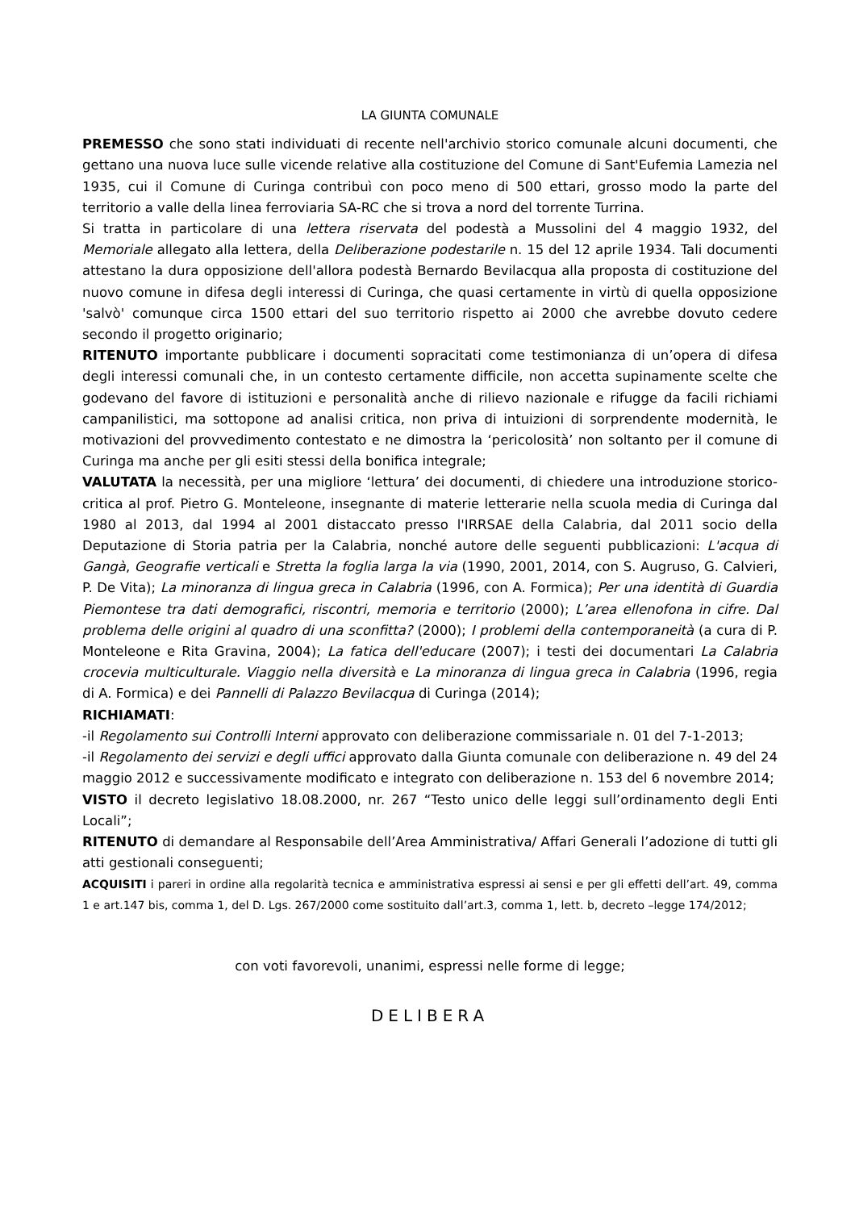LA GIUNTA COMUNALE
PREMESSO che sono stati individuati di recente nell'archivio storico comunale alcuni documenti, che gettano una nuova luce sulle vicende relative alla costituzione del Comune di Sant'Eufemia Lamezia nel 1935, cui il Comune di Curinga contribuì con poco meno di 500 ettari, grosso modo la parte del territorio a valle della linea ferroviaria SA-RC che si trova a nord del torrente Turrina.
Si tratta in particolare di una lettera riservata del podestà a Mussolini del 4 maggio 1932, del Memoriale allegato alla lettera, della Deliberazione podestarile n. 15 del 12 aprile 1934. Tali documenti attestano la dura opposizione dell'allora podestà Bernardo Bevilacqua alla proposta di costituzione del nuovo comune in difesa degli interessi di Curinga, che quasi certamente in virtù di quella opposizione 'salvò' comunque circa 1500 ettari del suo territorio rispetto ai 2000 che avrebbe dovuto cedere secondo il progetto originario;
RITENUTO importante pubblicare i documenti sopracitati come testimonianza di un’opera di difesa degli interessi comunali che, in un contesto certamente difficile, non accetta supinamente scelte che godevano del favore di istituzioni e personalità anche di rilievo nazionale e rifugge da facili richiami campanilistici, ma sottopone ad analisi critica, non priva di intuizioni di sorprendente modernità, le motivazioni del provvedimento contestato e ne dimostra la ‘pericolosità’ non soltanto per il comune di Curinga ma anche per gli esiti stessi della bonifica integrale;
VALUTATA la necessità, per una migliore ‘lettura’ dei documenti, di chiedere una introduzione storico-critica al prof. Pietro G. Monteleone, insegnante di materie letterarie nella scuola media di Curinga dal 1980 al 2013, dal 1994 al 2001 distaccato presso l'IRRSAE della Calabria, dal 2011 socio della Deputazione di Storia patria per la Calabria, nonché autore delle seguenti pubblicazioni: L'acqua di Gangà, Geografie verticali e Stretta la foglia larga la via (1990, 2001, 2014, con S. Augruso, G. Calvieri, P. De Vita); La minoranza di lingua greca in Calabria (1996, con A. Formica); Per una identità di Guardia Piemontese tra dati demografici, riscontri, memoria e territorio (2000); L’area ellenofona in cifre. Dal problema delle origini al quadro di una sconfitta? (2000); I problemi della contemporaneità (a cura di P. Monteleone e Rita Gravina, 2004); La fatica dell'educare (2007); i testi dei documentari La Calabria crocevia multiculturale. Viaggio nella diversità e La minoranza di lingua greca in Calabria (1996, regia di A. Formica) e dei Pannelli di Palazzo Bevilacqua di Curinga (2014);
RICHIAMATI:
-il Regolamento sui Controlli Interni approvato con deliberazione commissariale n. 01 del 7-1-2013;
-il Regolamento dei servizi e degli uffici approvato dalla Giunta comunale con deliberazione n. 49 del 24 maggio 2012 e successivamente modificato e integrato con deliberazione n. 153 del 6 novembre 2014;
VISTO il decreto legislativo 18.08.2000, nr. 267 “Testo unico delle leggi sull’ordinamento degli Enti Locali”;
RITENUTO di demandare al Responsabile dell’Area Amministrativa/ Affari Generali l’adozione di tutti gli atti gestionali conseguenti;
ACQUISITI i pareri in ordine alla regolarità tecnica e amministrativa espressi ai sensi e per gli effetti dell’art. 49, comma 1 e art.147 bis, comma 1, del D. Lgs. 267/2000 come sostituito dall’art.3, comma 1, lett. b, decreto –legge 174/2012;
con voti favorevoli, unanimi, espressi nelle forme di legge;
DELIBERA